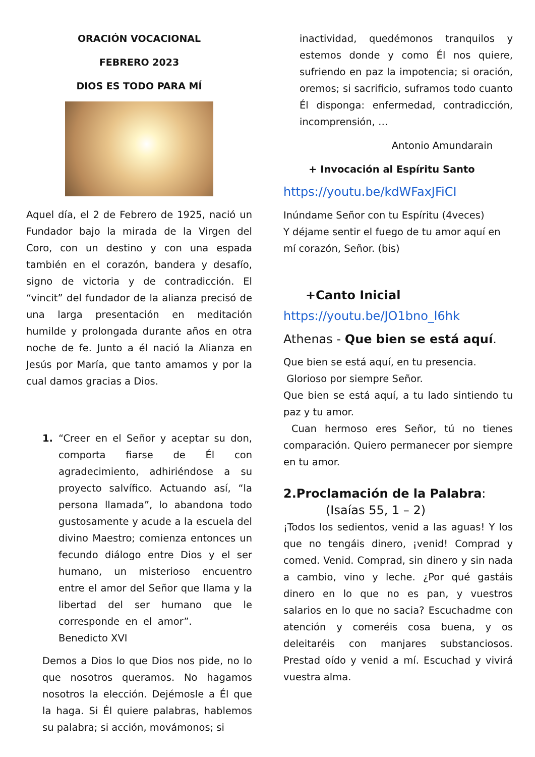ORACIÓN VOCACIONAL
FEBRERO 2023
DIOS ES TODO PARA MÍ
Aquel día, el 2 de Febrero de 1925, nació un Fundador bajo la mirada de la Virgen del Coro, con un destino y con una espada también en el corazón, bandera y desafío, signo de victoria y de contradicción. El “vincit” del fundador de la alianza precisó de una larga presentación en meditación humilde y prolongada durante años en otra noche de fe. Junto a él nació la Alianza en Jesús por María, que tanto amamos y por la cual damos gracias a Dios.
1. “Creer en el Señor y aceptar su don, comporta fiarse de Él con agradecimiento, adhiriéndose a su proyecto salvífico. Actuando así, “la persona llamada”, lo abandona todo gustosamente y acude a la escuela del divino Maestro; comienza entonces un fecundo diálogo entre Dios y el ser humano, un misterioso encuentro entre el amor del Señor que llama y la libertad del ser humano que le corresponde en el amor”. Benedicto XVI
Demos a Dios lo que Dios nos pide, no lo que nosotros queramos. No hagamos nosotros la elección. Dejémosle a Él que la haga. Si Él quiere palabras, hablemos su palabra; si acción, movámonos; si
inactividad, quedémonos tranquilos y estemos donde y como Él nos quiere, sufriendo en paz la impotencia; si oración, oremos; si sacrificio, suframos todo cuanto Él disponga: enfermedad, contradicción, incomprensión, …
Antonio Amundarain
+ Invocación al Espíritu Santo
https://youtu.be/kdWFaxJFiCI
Inúndame Señor con tu Espíritu (4veces)
Y déjame sentir el fuego de tu amor aquí en mí corazón, Señor. (bis)
+Canto Inicial
https://youtu.be/JO1bno_l6hk
Athenas - Que bien se está aquí.
Que bien se está aquí, en tu presencia.
Glorioso por siempre Señor.
Que bien se está aquí, a tu lado sintiendo tu paz y tu amor.
Cuan hermoso eres Señor, tú no tienes comparación. Quiero permanecer por siempre en tu amor.
2.Proclamación de la Palabra:
(Isaías 55, 1 – 2)
¡Todos los sedientos, venid a las aguas! Y los que no tengáis dinero, ¡venid! Comprad y comed. Venid. Comprad, sin dinero y sin nada a cambio, vino y leche. ¿Por qué gastáis dinero en lo que no es pan, y vuestros salarios en lo que no sacia? Escuchadme con atención y comeréis cosa buena, y os deleitaréis con manjares substanciosos. Prestad oído y venid a mí. Escuchad y vivirá vuestra alma.